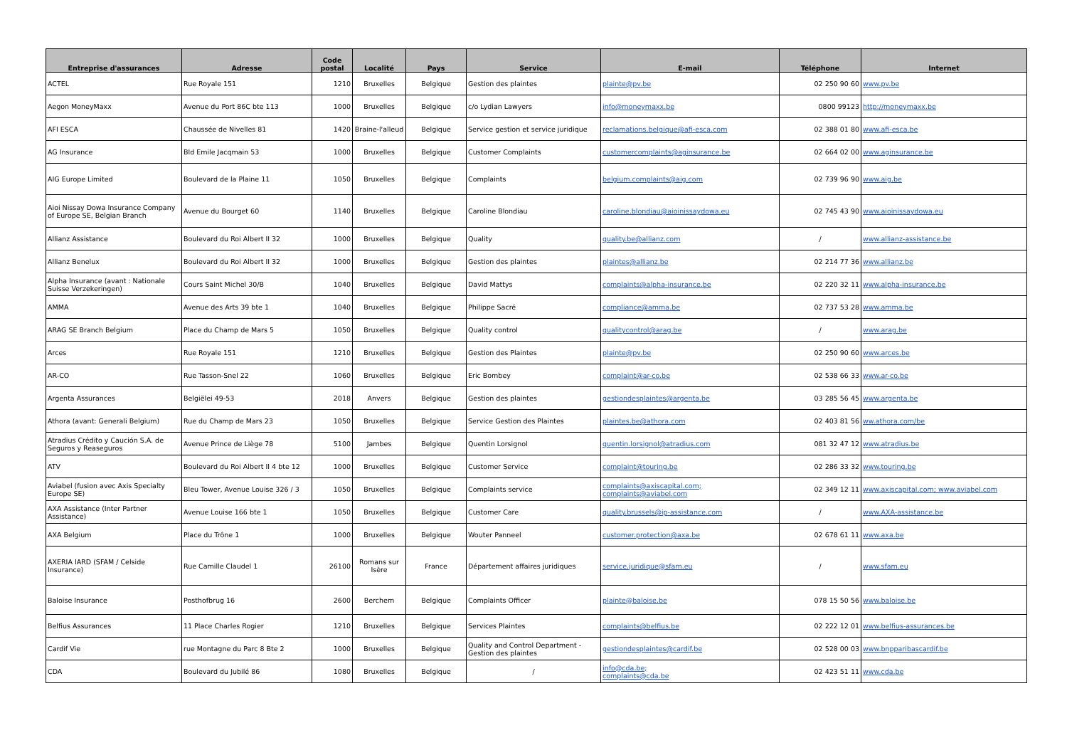| Entreprise d'assurances | Adresse | Code postal | Localité | Pays | Service | E-mail | Téléphone | Internet |
| --- | --- | --- | --- | --- | --- | --- | --- | --- |
| ACTEL | Rue Royale 151 | 1210 | Bruxelles | Belgique | Gestion des plaintes | plainte@pv.be | 02 250 90 60 | www.pv.be |
| Aegon MoneyMaxx | Avenue du Port 86C bte 113 | 1000 | Bruxelles | Belgique | c/o Lydian Lawyers | info@moneymaxx.be | 0800 99123 | http://moneymaxx.be |
| AFI ESCA | Chaussée de Nivelles 81 | 1420 | Braine-l'alleud | Belgique | Service gestion et service juridique | reclamations.belgique@afi-esca.com | 02 388 01 80 | www.afi-esca.be |
| AG Insurance | Bld Emile Jacqmain 53 | 1000 | Bruxelles | Belgique | Customer Complaints | customercomplaints@aginsurance.be | 02 664 02 00 | www.aginsurance.be |
| AIG Europe Limited | Boulevard de la Plaine 11 | 1050 | Bruxelles | Belgique | Complaints | belgium.complaints@aig.com | 02 739 96 90 | www.aig.be |
| Aioi Nissay Dowa Insurance Company of Europe SE, Belgian Branch | Avenue du Bourget 60 | 1140 | Bruxelles | Belgique | Caroline Blondiau | caroline.blondiau@aioinissaydowa.eu | 02 745 43 90 | www.aioinissaydowa.eu |
| Allianz Assistance | Boulevard du Roi Albert II 32 | 1000 | Bruxelles | Belgique | Quality | quality.be@allianz.com | / | www.allianz-assistance.be |
| Allianz Benelux | Boulevard du Roi Albert II 32 | 1000 | Bruxelles | Belgique | Gestion des plaintes | plaintes@allianz.be | 02 214 77 36 | www.allianz.be |
| Alpha Insurance (avant : Nationale Suisse Verzekeringen) | Cours Saint Michel 30/B | 1040 | Bruxelles | Belgique | David Mattys | complaints@alpha-insurance.be | 02 220 32 11 | www.alpha-insurance.be |
| AMMA | Avenue des Arts 39 bte 1 | 1040 | Bruxelles | Belgique | Philippe Sacré | compliance@amma.be | 02 737 53 28 | www.amma.be |
| ARAG SE Branch Belgium | Place du Champ de Mars 5 | 1050 | Bruxelles | Belgique | Quality control | qualitycontrol@arag.be | / | www.arag.be |
| Arces | Rue Royale 151 | 1210 | Bruxelles | Belgique | Gestion des Plaintes | plainte@pv.be | 02 250 90 60 | www.arces.be |
| AR-CO | Rue Tasson-Snel 22 | 1060 | Bruxelles | Belgique | Eric Bombey | complaint@ar-co.be | 02 538 66 33 | www.ar-co.be |
| Argenta Assurances | Belgiëlei 49-53 | 2018 | Anvers | Belgique | Gestion des plaintes | gestiondesplaintes@argenta.be | 03 285 56 45 | www.argenta.be |
| Athora (avant: Generali Belgium) | Rue du Champ de Mars 23 | 1050 | Bruxelles | Belgique | Service Gestion des Plaintes | plaintes.be@athora.com | 02 403 81 56 | ww.athora.com/be |
| Atradius Crédito y Caución S.A. de Seguros y Reaseguros | Avenue Prince de Liège 78 | 5100 | Jambes | Belgique | Quentin Lorsignol | quentin.lorsignol@atradius.com | 081 32 47 12 | www.atradius.be |
| ATV | Boulevard du Roi Albert II 4 bte 12 | 1000 | Bruxelles | Belgique | Customer Service | complaint@touring.be | 02 286 33 32 | www.touring.be |
| Aviabel (fusion avec Axis Specialty Europe SE) | Bleu Tower, Avenue Louise 326 / 3 | 1050 | Bruxelles | Belgique | Complaints service | complaints@axiscapital.com; complaints@aviabel.com | 02 349 12 11 | www.axiscapital.com; www.aviabel.com |
| AXA Assistance (Inter Partner Assistance) | Avenue Louise 166 bte 1 | 1050 | Bruxelles | Belgique | Customer Care | quality.brussels@ip-assistance.com | / | www.AXA-assistance.be |
| AXA Belgium | Place du Trône 1 | 1000 | Bruxelles | Belgique | Wouter Panneel | customer.protection@axa.be | 02 678 61 11 | www.axa.be |
| AXERIA IARD (SFAM / Celside Insurance) | Rue Camille Claudel 1 | 26100 | Romans sur Isère | France | Département affaires juridiques | service.juridique@sfam.eu | / | www.sfam.eu |
| Baloise Insurance | Posthofbrug 16 | 2600 | Berchem | Belgique | Complaints Officer | plainte@baloise.be | 078 15 50 56 | www.baloise.be |
| Belfius Assurances | 11 Place Charles Rogier | 1210 | Bruxelles | Belgique | Services Plaintes | complaints@belfius.be | 02 222 12 01 | www.belfius-assurances.be |
| Cardif Vie | rue Montagne du Parc 8 Bte 2 | 1000 | Bruxelles | Belgique | Quality and Control Department - Gestion des plaintes | gestiondesplaintes@cardif.be | 02 528 00 03 | www.bnpparibascardif.be |
| CDA | Boulevard du Jubilé 86 | 1080 | Bruxelles | Belgique | / | info@cda.be; complaints@cda.be | 02 423 51 11 | www.cda.be |